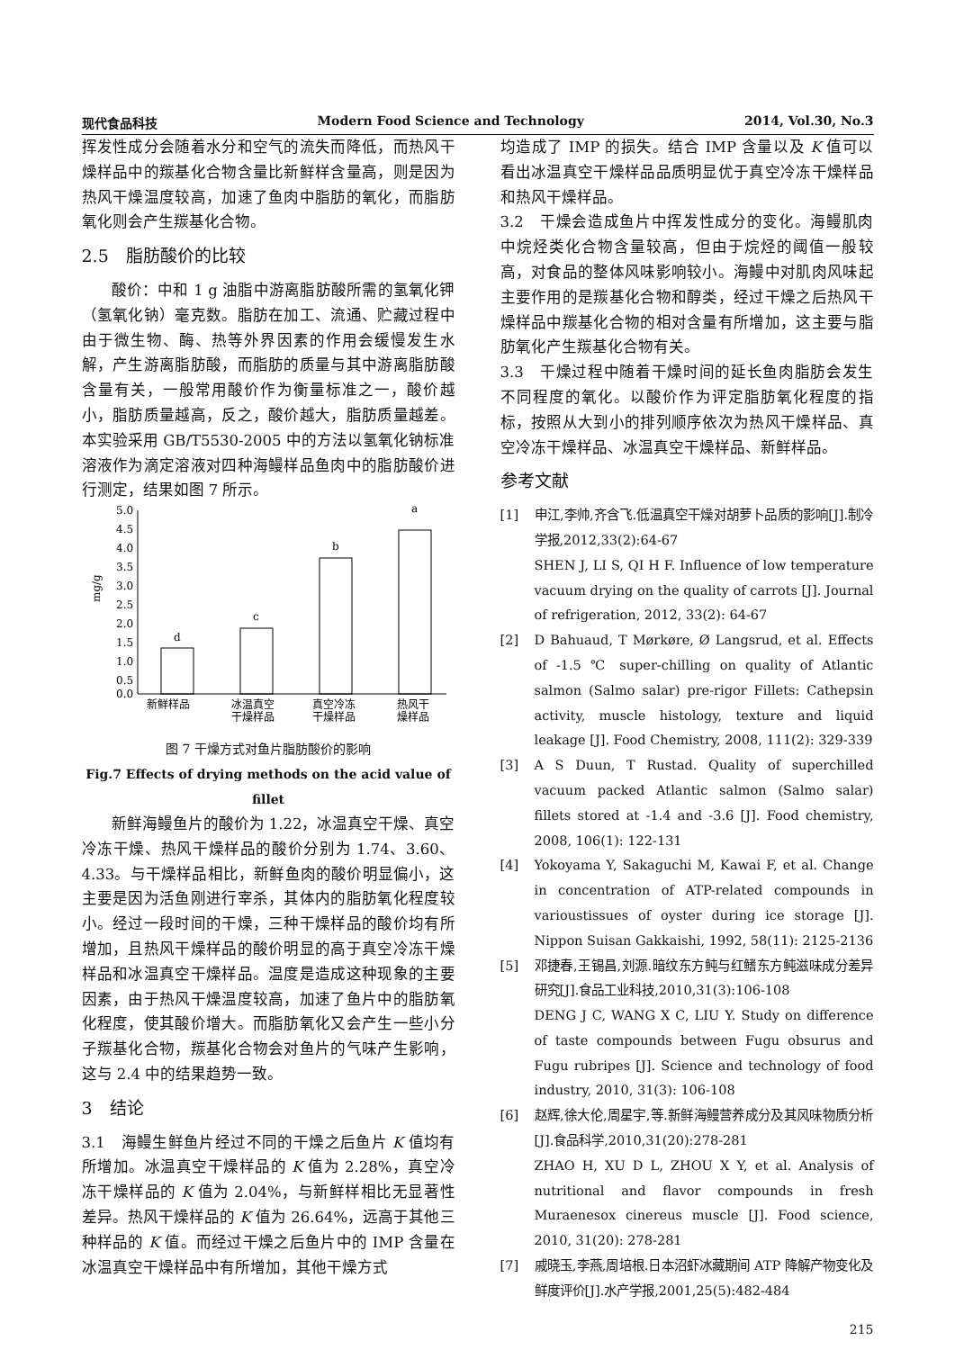现代食品科技 Modern Food Science and Technology 2014, Vol.30, No.3
挥发性成分会随着水分和空气的流失而降低，而热风干燥样品中的羰基化合物含量比新鲜样含量高，则是因为热风干燥温度较高，加速了鱼肉中脂肪的氧化，而脂肪氧化则会产生羰基化合物。
2.5　脂肪酸价的比较
酸价：中和 1 g 油脂中游离脂肪酸所需的氢氧化钾（氢氧化钠）毫克数。脂肪在加工、流通、贮藏过程中由于微生物、酶、热等外界因素的作用会缓慢发生水解，产生游离脂肪酸，而脂肪的质量与其中游离脂肪酸含量有关，一般常用酸价作为衡量标准之一，酸价越小，脂肪质量越高，反之，酸价越大，脂肪质量越差。本实验采用 GB/T5530-2005 中的方法以氢氧化钠标准溶液作为滴定溶液对四种海鳗样品鱼肉中的脂肪酸价进行测定，结果如图 7 所示。
mg/g
5.0
4.5
4.0
3.5
3.0
2.5
2.0
1.5
1.0
0.5
0.0
d
c
b
a
新鲜样品
冰温真空
干燥样品
真空冷冻
干燥样品
热风干
燥样品
图 7 干燥方式对鱼片脂肪酸价的影响
Fig.7 Effects of drying methods on the acid value of fillet
新鲜海鳗鱼片的酸价为 1.22，冰温真空干燥、真空冷冻干燥、热风干燥样品的酸价分别为 1.74、3.60、4.33。与干燥样品相比，新鲜鱼肉的酸价明显偏小，这主要是因为活鱼刚进行宰杀，其体内的脂肪氧化程度较小。经过一段时间的干燥，三种干燥样品的酸价均有所增加，且热风干燥样品的酸价明显的高于真空冷冻干燥样品和冰温真空干燥样品。温度是造成这种现象的主要因素，由于热风干燥温度较高，加速了鱼片中的脂肪氧化程度，使其酸价增大。而脂肪氧化又会产生一些小分子羰基化合物，羰基化合物会对鱼片的气味产生影响，这与 2.4 中的结果趋势一致。
3　结论
3.1　海鳗生鲜鱼片经过不同的干燥之后鱼片 K 值均有所增加。冰温真空干燥样品的 K 值为 2.28%，真空冷冻干燥样品的 K 值为 2.04%，与新鲜样相比无显著性差异。热风干燥样品的 K 值为 26.64%，远高于其他三种样品的 K 值。而经过干燥之后鱼片中的 IMP 含量在冰温真空干燥样品中有所增加，其他干燥方式
均造成了 IMP 的损失。结合 IMP 含量以及 K 值可以看出冰温真空干燥样品品质明显优于真空冷冻干燥样品和热风干燥样品。
3.2　干燥会造成鱼片中挥发性成分的变化。海鳗肌肉中烷烃类化合物含量较高，但由于烷烃的阈值一般较高，对食品的整体风味影响较小。海鳗中对肌肉风味起主要作用的是羰基化合物和醇类，经过干燥之后热风干燥样品中羰基化合物的相对含量有所增加，这主要与脂肪氧化产生羰基化合物有关。
3.3　干燥过程中随着干燥时间的延长鱼肉脂肪会发生不同程度的氧化。以酸价作为评定脂肪氧化程度的指标，按照从大到小的排列顺序依次为热风干燥样品、真空冷冻干燥样品、冰温真空干燥样品、新鲜样品。
参考文献
[1] 申江,李帅,齐含飞.低温真空干燥对胡萝卜品质的影响[J].制冷学报,2012,33(2):64-67
SHEN J, LI S, QI H F. Influence of low temperature vacuum drying on the quality of carrots [J]. Journal of refrigeration, 2012, 33(2): 64-67
[2] D Bahuaud, T Mørkøre, Ø Langsrud, et al. Effects of -1.5 ℃ super-chilling on quality of Atlantic salmon (Salmo salar) pre-rigor Fillets: Cathepsin activity, muscle histology, texture and liquid leakage [J]. Food Chemistry, 2008, 111(2): 329-339
[3] A S Duun, T Rustad. Quality of superchilled vacuum packed Atlantic salmon (Salmo salar) fillets stored at -1.4 and -3.6 [J]. Food chemistry, 2008, 106(1): 122-131
[4] Yokoyama Y, Sakaguchi M, Kawai F, et al. Change in concentration of ATP-related compounds in varioustissues of oyster during ice storage [J]. Nippon Suisan Gakkaishi, 1992, 58(11): 2125-2136
[5] 邓捷春,王锡昌,刘源.暗纹东方鲀与红鳍东方鲀滋味成分差异研究[J].食品工业科技,2010,31(3):106-108
DENG J C, WANG X C, LIU Y. Study on difference of taste compounds between Fugu obsurus and Fugu rubripes [J]. Science and technology of food industry, 2010, 31(3): 106-108
[6] 赵辉,徐大伦,周星宇,等.新鲜海鳗营养成分及其风味物质分析[J].食品科学,2010,31(20):278-281
ZHAO H, XU D L, ZHOU X Y, et al. Analysis of nutritional and flavor compounds in fresh Muraenesox cinereus muscle [J]. Food science, 2010, 31(20): 278-281
[7] 戚晓玉,李燕,周培根.日本沼虾冰藏期间 ATP 降解产物变化及鲜度评价[J].水产学报,2001,25(5):482-484
215